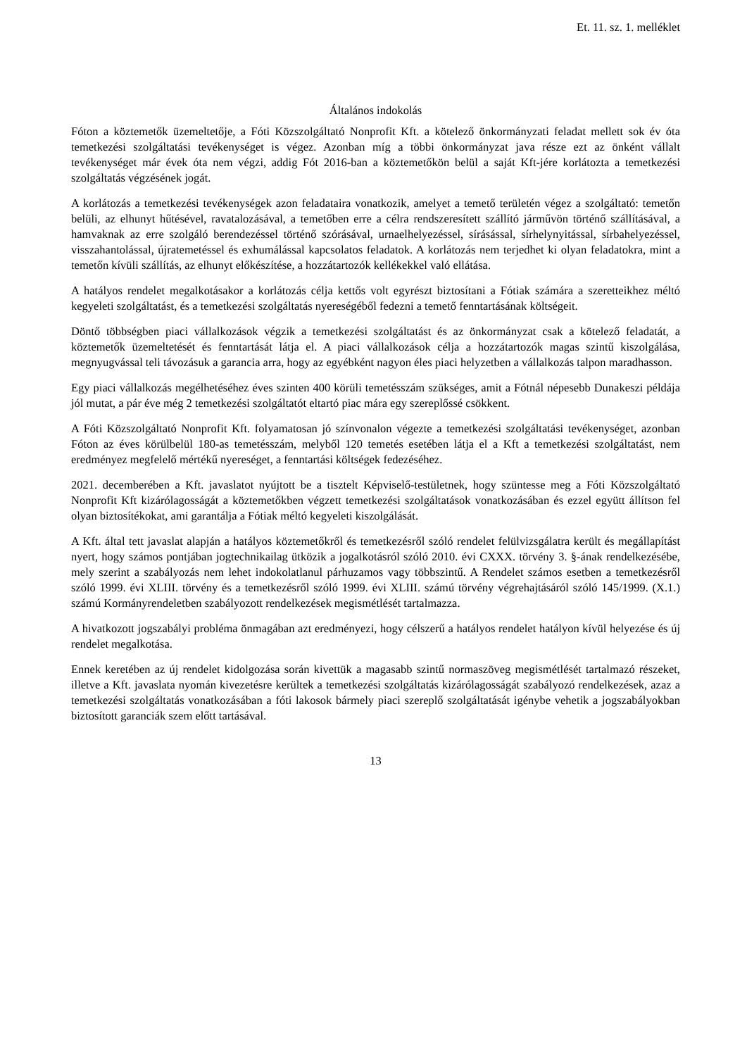Et. 11. sz. 1. melléklet
Általános indokolás
Fóton a köztemetők üzemeltetője, a Fóti Közszolgáltató Nonprofit Kft. a kötelező önkormányzati feladat mellett sok év óta temetkezési szolgáltatási tevékenységet is végez. Azonban míg a többi önkormányzat java része ezt az önként vállalt tevékenységet már évek óta nem végzi, addig Fót 2016-ban a köztemetőkön belül a saját Kft-jére korlátozta a temetkezési szolgáltatás végzésének jogát.
A korlátozás a temetkezési tevékenységek azon feladataira vonatkozik, amelyet a temető területén végez a szolgáltató: temetőn belüli, az elhunyt hűtésével, ravatalozásával, a temetőben erre a célra rendszeresített szállító járművön történő szállításával, a hamvaknak az erre szolgáló berendezéssel történő szórásával, urnaelhelyezéssel, sírásással, sírhelynyitással, sírbahelyezéssel, visszahantolással, újratemetéssel és exhumálással kapcsolatos feladatok. A korlátozás nem terjedhet ki olyan feladatokra, mint a temetőn kívüli szállítás, az elhunyt előkészítése, a hozzátartozók kellékekkel való ellátása.
A hatályos rendelet megalkotásakor a korlátozás célja kettős volt egyrészt biztosítani a Fótiak számára a szeretteikhez méltó kegyeleti szolgáltatást, és a temetkezési szolgáltatás nyereségéből fedezni a temető fenntartásának költségeit.
Döntő többségben piaci vállalkozások végzik a temetkezési szolgáltatást és az önkormányzat csak a kötelező feladatát, a köztemetők üzemeltetését és fenntartását látja el. A piaci vállalkozások célja a hozzátartozók magas szintű kiszolgálása, megnyugvással teli távozásuk a garancia arra, hogy az egyébként nagyon éles piaci helyzetben a vállalkozás talpon maradhasson.
Egy piaci vállalkozás megélhetéséhez éves szinten 400 körüli temetésszám szükséges, amit a Fótnál népesebb Dunakeszi példája jól mutat, a pár éve még 2 temetkezési szolgáltatót eltartó piac mára egy szereplőssé csökkent.
A Fóti Közszolgáltató Nonprofit Kft. folyamatosan jó színvonalon végezte a temetkezési szolgáltatási tevékenységet, azonban Fóton az éves körülbelül 180-as temetésszám, melyből 120 temetés esetében látja el a Kft a temetkezési szolgáltatást, nem eredményez megfelelő mértékű nyereséget, a fenntartási költségek fedezéséhez.
2021. decemberében a Kft. javaslatot nyújtott be a tisztelt Képviselő-testületnek, hogy szüntesse meg a Fóti Közszolgáltató Nonprofit Kft kizárólagosságát a köztemetőkben végzett temetkezési szolgáltatások vonatkozásában és ezzel együtt állítson fel olyan biztosítékokat, ami garantálja a Fótiak méltó kegyeleti kiszolgálását.
A Kft. által tett javaslat alapján a hatályos köztemetőkről és temetkezésről szóló rendelet felülvizsgálatra került és megállapítást nyert, hogy számos pontjában jogtechnikailag ütközik a jogalkotásról szóló 2010. évi CXXX. törvény 3. §-ának rendelkezésébe, mely szerint a szabályozás nem lehet indokolatlanul párhuzamos vagy többszintű. A Rendelet számos esetben a temetkezésről szóló 1999. évi XLIII. törvény és a temetkezésről szóló 1999. évi XLIII. számú törvény végrehajtásáról szóló 145/1999. (X.1.) számú Kormányrendeletben szabályozott rendelkezések megismétlését tartalmazza.
A hivatkozott jogszabályi probléma önmagában azt eredményezi, hogy célszerű a hatályos rendelet hatályon kívül helyezése és új rendelet megalkotása.
Ennek keretében az új rendelet kidolgozása során kivettük a magasabb szintű normaszöveg megismétlését tartalmazó részeket, illetve a Kft. javaslata nyomán kivezetésre kerültek a temetkezési szolgáltatás kizárólagosságát szabályozó rendelkezések, azaz a temetkezési szolgáltatás vonatkozásában a fóti lakosok bármely piaci szereplő szolgáltatását igénybe vehetik a jogszabályokban biztosított garanciák szem előtt tartásával.
13